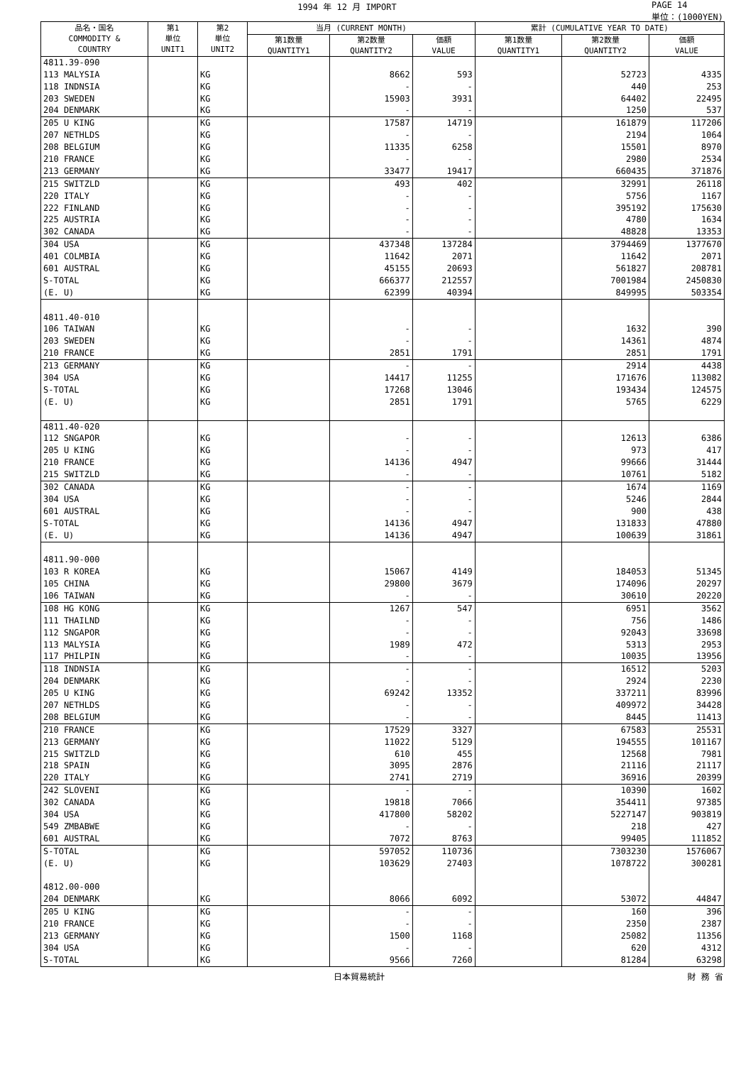1994 年 12 月 IMPORT PAGE 14
単位：(1000YEN)
| 品名・国名 COMMODITY & COUNTRY | 第1 単位 UNIT1 | 第2 単位 UNIT2 | 当月 (CURRENT MONTH) | | | 累計 (CUMULATIVE YEAR TO DATE) | | |
| --- | --- | --- | --- | --- | --- | --- | --- | --- |
| | | | 第1数量 QUANTITY1 | 第2数量 QUANTITY2 | 価額 VALUE | 第1数量 QUANTITY1 | 第2数量 QUANTITY2 | 価額 VALUE |
| 4811.39-090 | | | | | | | | |
| 113 MALYSIA | | KG | | 8662 | 593 | | 52723 | 4335 |
| 118 INDNSIA | | KG | | - | - | | 440 | 253 |
| 203 SWEDEN | | KG | | 15903 | 3931 | | 64402 | 22495 |
| 204 DENMARK | | KG | | - | - | | 1250 | 537 |
| 205 U KING | | KG | | 17587 | 14719 | | 161879 | 117206 |
| 207 NETHLDS | | KG | | - | - | | 2194 | 1064 |
| 208 BELGIUM | | KG | | 11335 | 6258 | | 15501 | 8970 |
| 210 FRANCE | | KG | | - | - | | 2980 | 2534 |
| 213 GERMANY | | KG | | 33477 | 19417 | | 660435 | 371876 |
| 215 SWITZLD | | KG | | 493 | 402 | | 32991 | 26118 |
| 220 ITALY | | KG | | - | - | | 5756 | 1167 |
| 222 FINLAND | | KG | | - | - | | 395192 | 175630 |
| 225 AUSTRIA | | KG | | - | - | | 4780 | 1634 |
| 302 CANADA | | KG | | - | - | | 48828 | 13353 |
| 304 USA | | KG | | 437348 | 137284 | | 3794469 | 1377670 |
| 401 COLMBIA | | KG | | 11642 | 2071 | | 11642 | 2071 |
| 601 AUSTRAL | | KG | | 45155 | 20693 | | 561827 | 208781 |
| S-TOTAL | | KG | | 666377 | 212557 | | 7001984 | 2450830 |
| (E. U) | | KG | | 62399 | 40394 | | 849995 | 503354 |
| 4811.40-010 | | | | | | | | |
| 106 TAIWAN | | KG | | - | - | | 1632 | 390 |
| 203 SWEDEN | | KG | | - | - | | 14361 | 4874 |
| 210 FRANCE | | KG | | 2851 | 1791 | | 2851 | 1791 |
| 213 GERMANY | | KG | | - | - | | 2914 | 4438 |
| 304 USA | | KG | | 14417 | 11255 | | 171676 | 113082 |
| S-TOTAL | | KG | | 17268 | 13046 | | 193434 | 124575 |
| (E. U) | | KG | | 2851 | 1791 | | 5765 | 6229 |
| 4811.40-020 | | | | | | | | |
| 112 SNGAPOR | | KG | | - | - | | 12613 | 6386 |
| 205 U KING | | KG | | - | - | | 973 | 417 |
| 210 FRANCE | | KG | | 14136 | 4947 | | 99666 | 31444 |
| 215 SWITZLD | | KG | | - | - | | 10761 | 5182 |
| 302 CANADA | | KG | | - | - | | 1674 | 1169 |
| 304 USA | | KG | | - | - | | 5246 | 2844 |
| 601 AUSTRAL | | KG | | - | - | | 900 | 438 |
| S-TOTAL | | KG | | 14136 | 4947 | | 131833 | 47880 |
| (E. U) | | KG | | 14136 | 4947 | | 100639 | 31861 |
| 4811.90-000 | | | | | | | | |
| 103 R KOREA | | KG | | 15067 | 4149 | | 184053 | 51345 |
| 105 CHINA | | KG | | 29800 | 3679 | | 174096 | 20297 |
| 106 TAIWAN | | KG | | - | - | | 30610 | 20220 |
| 108 HG KONG | | KG | | 1267 | 547 | | 6951 | 3562 |
| 111 THAILND | | KG | | - | - | | 756 | 1486 |
| 112 SNGAPOR | | KG | | - | - | | 92043 | 33698 |
| 113 MALYSIA | | KG | | 1989 | 472 | | 5313 | 2953 |
| 117 PHILPIN | | KG | | - | - | | 10035 | 13956 |
| 118 INDNSIA | | KG | | - | - | | 16512 | 5203 |
| 204 DENMARK | | KG | | - | - | | 2924 | 2230 |
| 205 U KING | | KG | | 69242 | 13352 | | 337211 | 83996 |
| 207 NETHLDS | | KG | | - | - | | 409972 | 34428 |
| 208 BELGIUM | | KG | | - | - | | 8445 | 11413 |
| 210 FRANCE | | KG | | 17529 | 3327 | | 67583 | 25531 |
| 213 GERMANY | | KG | | 11022 | 5129 | | 194555 | 101167 |
| 215 SWITZLD | | KG | | 610 | 455 | | 12568 | 7981 |
| 218 SPAIN | | KG | | 3095 | 2876 | | 21116 | 21117 |
| 220 ITALY | | KG | | 2741 | 2719 | | 36916 | 20399 |
| 242 SLOVENI | | KG | | - | - | | 10390 | 1602 |
| 302 CANADA | | KG | | 19818 | 7066 | | 354411 | 97385 |
| 304 USA | | KG | | 417800 | 58202 | | 5227147 | 903819 |
| 549 ZMBABWE | | KG | | - | - | | 218 | 427 |
| 601 AUSTRAL | | KG | | 7072 | 8763 | | 99405 | 111852 |
| S-TOTAL | | KG | | 597052 | 110736 | | 7303230 | 1576067 |
| (E. U) | | KG | | 103629 | 27403 | | 1078722 | 300281 |
| 4812.00-000 | | | | | | | | |
| 204 DENMARK | | KG | | 8066 | 6092 | | 53072 | 44847 |
| 205 U KING | | KG | | - | - | | 160 | 396 |
| 210 FRANCE | | KG | | - | - | | 2350 | 2387 |
| 213 GERMANY | | KG | | 1500 | 1168 | | 25082 | 11356 |
| 304 USA | | KG | | - | - | | 620 | 4312 |
| S-TOTAL | | KG | | 9566 | 7260 | | 81284 | 63298 |
日本貿易統計 財 務 省